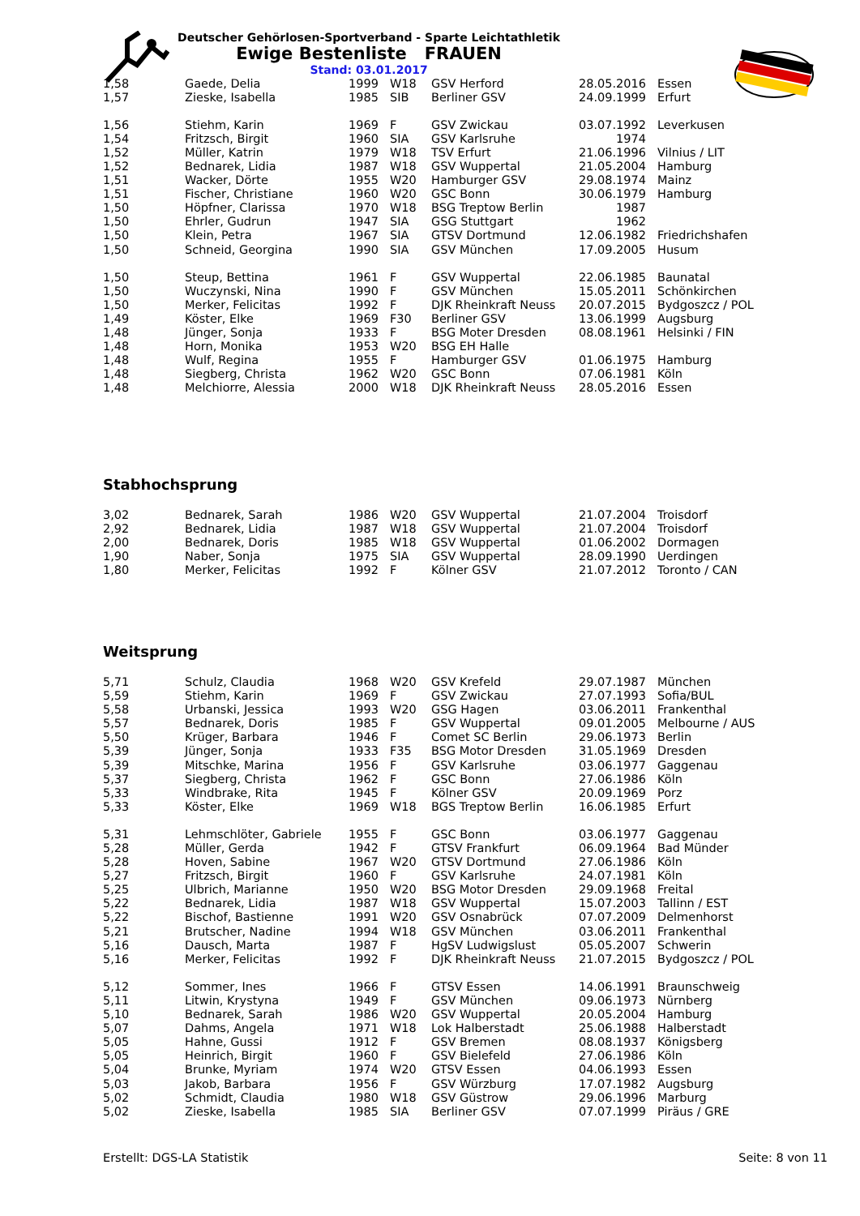Deutscher Gehörlosen-Sportverband - Sparte Leichtathletik
Ewige Bestenliste FRAUEN
Stand: 03.01.2017
| 1,58 | Gaede, Delia | 1999 | W18 | GSV Herford | 28.05.2016 | Essen |
| 1,57 | Zieske, Isabella | 1985 | SIB | Berliner GSV | 24.09.1999 | Erfurt |
| 1,56 | Stiehm, Karin | 1969 | F | GSV Zwickau | 03.07.1992 | Leverkusen |
| 1,54 | Fritzsch, Birgit | 1960 | SIA | GSV Karlsruhe | 1974 | |
| 1,52 | Müller, Katrin | 1979 | W18 | TSV Erfurt | 21.06.1996 | Vilnius / LIT |
| 1,52 | Bednarek, Lidia | 1987 | W18 | GSV Wuppertal | 21.05.2004 | Hamburg |
| 1,51 | Wacker, Dörte | 1955 | W20 | Hamburger GSV | 29.08.1974 | Mainz |
| 1,51 | Fischer, Christiane | 1960 | W20 | GSC Bonn | 30.06.1979 | Hamburg |
| 1,50 | Höpfner, Clarissa | 1970 | W18 | BSG Treptow Berlin | 1987 | |
| 1,50 | Ehrler, Gudrun | 1947 | SIA | GSG Stuttgart | 1962 | |
| 1,50 | Klein, Petra | 1967 | SIA | GTSV Dortmund | 12.06.1982 | Friedrichshafen |
| 1,50 | Schneid, Georgina | 1990 | SIA | GSV München | 17.09.2005 | Husum |
| 1,50 | Steup, Bettina | 1961 | F | GSV Wuppertal | 22.06.1985 | Baunatal |
| 1,50 | Wuczynski, Nina | 1990 | F | GSV München | 15.05.2011 | Schönkirchen |
| 1,50 | Merker, Felicitas | 1992 | F | DJK Rheinkraft Neuss | 20.07.2015 | Bydgoszcz / POL |
| 1,49 | Köster, Elke | 1969 | F30 | Berliner GSV | 13.06.1999 | Augsburg |
| 1,48 | Jünger, Sonja | 1933 | F | BSG Moter Dresden | 08.08.1961 | Helsinki / FIN |
| 1,48 | Horn, Monika | 1953 | W20 | BSG EH Halle | | |
| 1,48 | Wulf, Regina | 1955 | F | Hamburger GSV | 01.06.1975 | Hamburg |
| 1,48 | Siegberg, Christa | 1962 | W20 | GSC Bonn | 07.06.1981 | Köln |
| 1,48 | Melchiorre, Alessia | 2000 | W18 | DJK Rheinkraft Neuss | 28.05.2016 | Essen |
Stabhochsprung
| 3,02 | Bednarek, Sarah | 1986 | W20 | GSV Wuppertal | 21.07.2004 | Troisdorf |
| 2,92 | Bednarek, Lidia | 1987 | W18 | GSV Wuppertal | 21.07.2004 | Troisdorf |
| 2,00 | Bednarek, Doris | 1985 | W18 | GSV Wuppertal | 01.06.2002 | Dormagen |
| 1,90 | Naber, Sonja | 1975 | SIA | GSV Wuppertal | 28.09.1990 | Uerdingen |
| 1,80 | Merker, Felicitas | 1992 | F | Kölner GSV | 21.07.2012 | Toronto / CAN |
Weitsprung
| 5,71 | Schulz, Claudia | 1968 | W20 | GSV Krefeld | 29.07.1987 | München |
| 5,59 | Stiehm, Karin | 1969 | F | GSV Zwickau | 27.07.1993 | Sofia/BUL |
| 5,58 | Urbanski, Jessica | 1993 | W20 | GSG Hagen | 03.06.2011 | Frankenthal |
| 5,57 | Bednarek, Doris | 1985 | F | GSV Wuppertal | 09.01.2005 | Melbourne / AUS |
| 5,50 | Krüger, Barbara | 1946 | F | Comet SC Berlin | 29.06.1973 | Berlin |
| 5,39 | Jünger, Sonja | 1933 | F35 | BSG Motor Dresden | 31.05.1969 | Dresden |
| 5,39 | Mitschke, Marina | 1956 | F | GSV Karlsruhe | 03.06.1977 | Gaggenau |
| 5,37 | Siegberg, Christa | 1962 | F | GSC Bonn | 27.06.1986 | Köln |
| 5,33 | Windbrake, Rita | 1945 | F | Kölner GSV | 20.09.1969 | Porz |
| 5,33 | Köster, Elke | 1969 | W18 | BGS Treptow Berlin | 16.06.1985 | Erfurt |
| 5,31 | Lehmschlöter, Gabriele | 1955 | F | GSC Bonn | 03.06.1977 | Gaggenau |
| 5,28 | Müller, Gerda | 1942 | F | GTSV Frankfurt | 06.09.1964 | Bad Münder |
| 5,28 | Hoven, Sabine | 1967 | W20 | GTSV Dortmund | 27.06.1986 | Köln |
| 5,27 | Fritzsch, Birgit | 1960 | F | GSV Karlsruhe | 24.07.1981 | Köln |
| 5,25 | Ulbrich, Marianne | 1950 | W20 | BSG Motor Dresden | 29.09.1968 | Freital |
| 5,22 | Bednarek, Lidia | 1987 | W18 | GSV Wuppertal | 15.07.2003 | Tallinn / EST |
| 5,22 | Bischof, Bastienne | 1991 | W20 | GSV Osnabrück | 07.07.2009 | Delmenhorst |
| 5,21 | Brutscher, Nadine | 1994 | W18 | GSV München | 03.06.2011 | Frankenthal |
| 5,16 | Dausch, Marta | 1987 | F | HgSV Ludwigslust | 05.05.2007 | Schwerin |
| 5,16 | Merker, Felicitas | 1992 | F | DJK Rheinkraft Neuss | 21.07.2015 | Bydgoszcz / POL |
| 5,12 | Sommer, Ines | 1966 | F | GTSV Essen | 14.06.1991 | Braunschweig |
| 5,11 | Litwin, Krystyna | 1949 | F | GSV München | 09.06.1973 | Nürnberg |
| 5,10 | Bednarek, Sarah | 1986 | W20 | GSV Wuppertal | 20.05.2004 | Hamburg |
| 5,07 | Dahms, Angela | 1971 | W18 | Lok Halberstadt | 25.06.1988 | Halberstadt |
| 5,05 | Hahne, Gussi | 1912 | F | GSV Bremen | 08.08.1937 | Königsberg |
| 5,05 | Heinrich, Birgit | 1960 | F | GSV Bielefeld | 27.06.1986 | Köln |
| 5,04 | Brunke, Myriam | 1974 | W20 | GTSV Essen | 04.06.1993 | Essen |
| 5,03 | Jakob, Barbara | 1956 | F | GSV Würzburg | 17.07.1982 | Augsburg |
| 5,02 | Schmidt, Claudia | 1980 | W18 | GSV Güstrow | 29.06.1996 | Marburg |
| 5,02 | Zieske, Isabella | 1985 | SIA | Berliner GSV | 07.07.1999 | Piräus / GRE |
Erstellt: DGS-LA Statistik Seite: 8 von 11